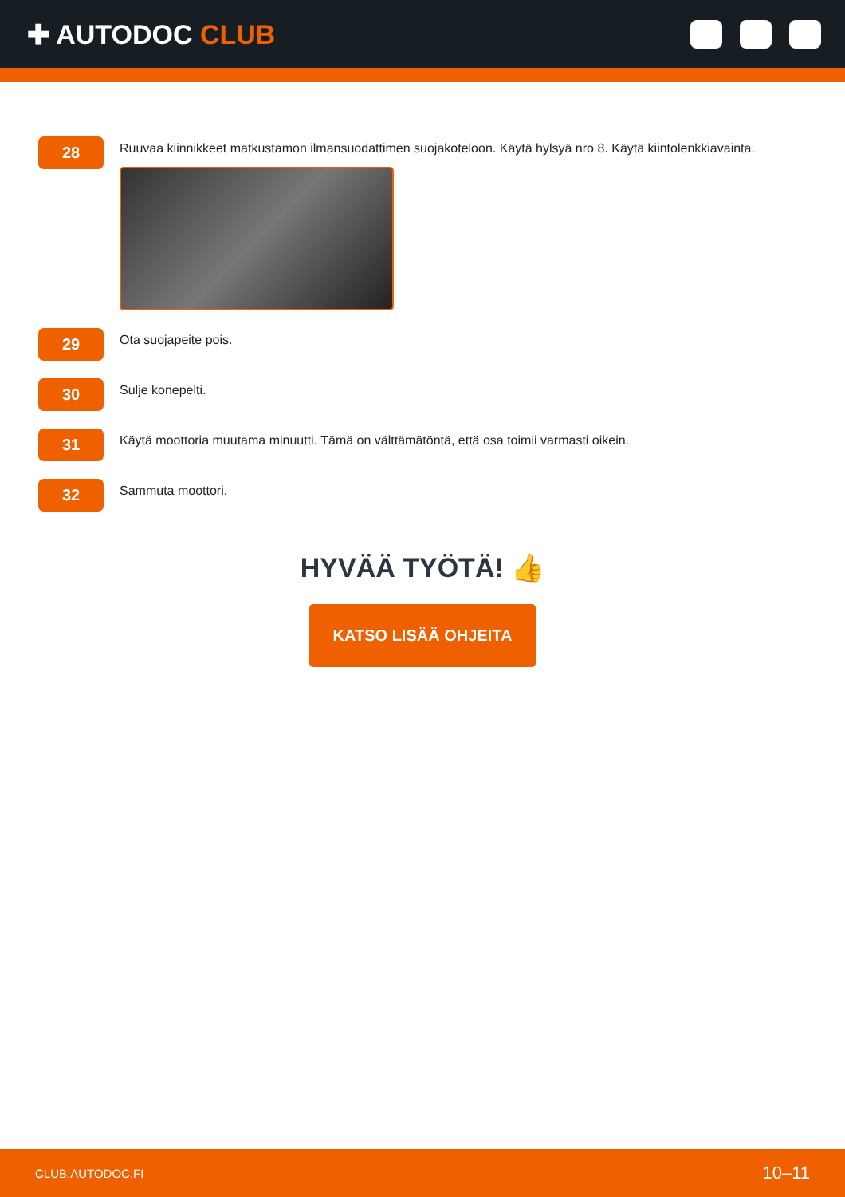✚ AUTODOC CLUB
28
Ruuvaa kiinnikkeet matkustamon ilmansuodattimen suojakoteloon. Käytä hylsyä nro 8. Käytä kiintolenkkiavainta.
29
Ota suojapeite pois.
30
Sulje konepelti.
31
Käytä moottoria muutama minuutti. Tämä on välttämätöntä, että osa toimii varmasti oikein.
32
Sammuta moottori.
HYVÄÄ TYÖTÄ! 👍
KATSO LISÄÄ OHJEITA
CLUB.AUTODOC.FI 10–11